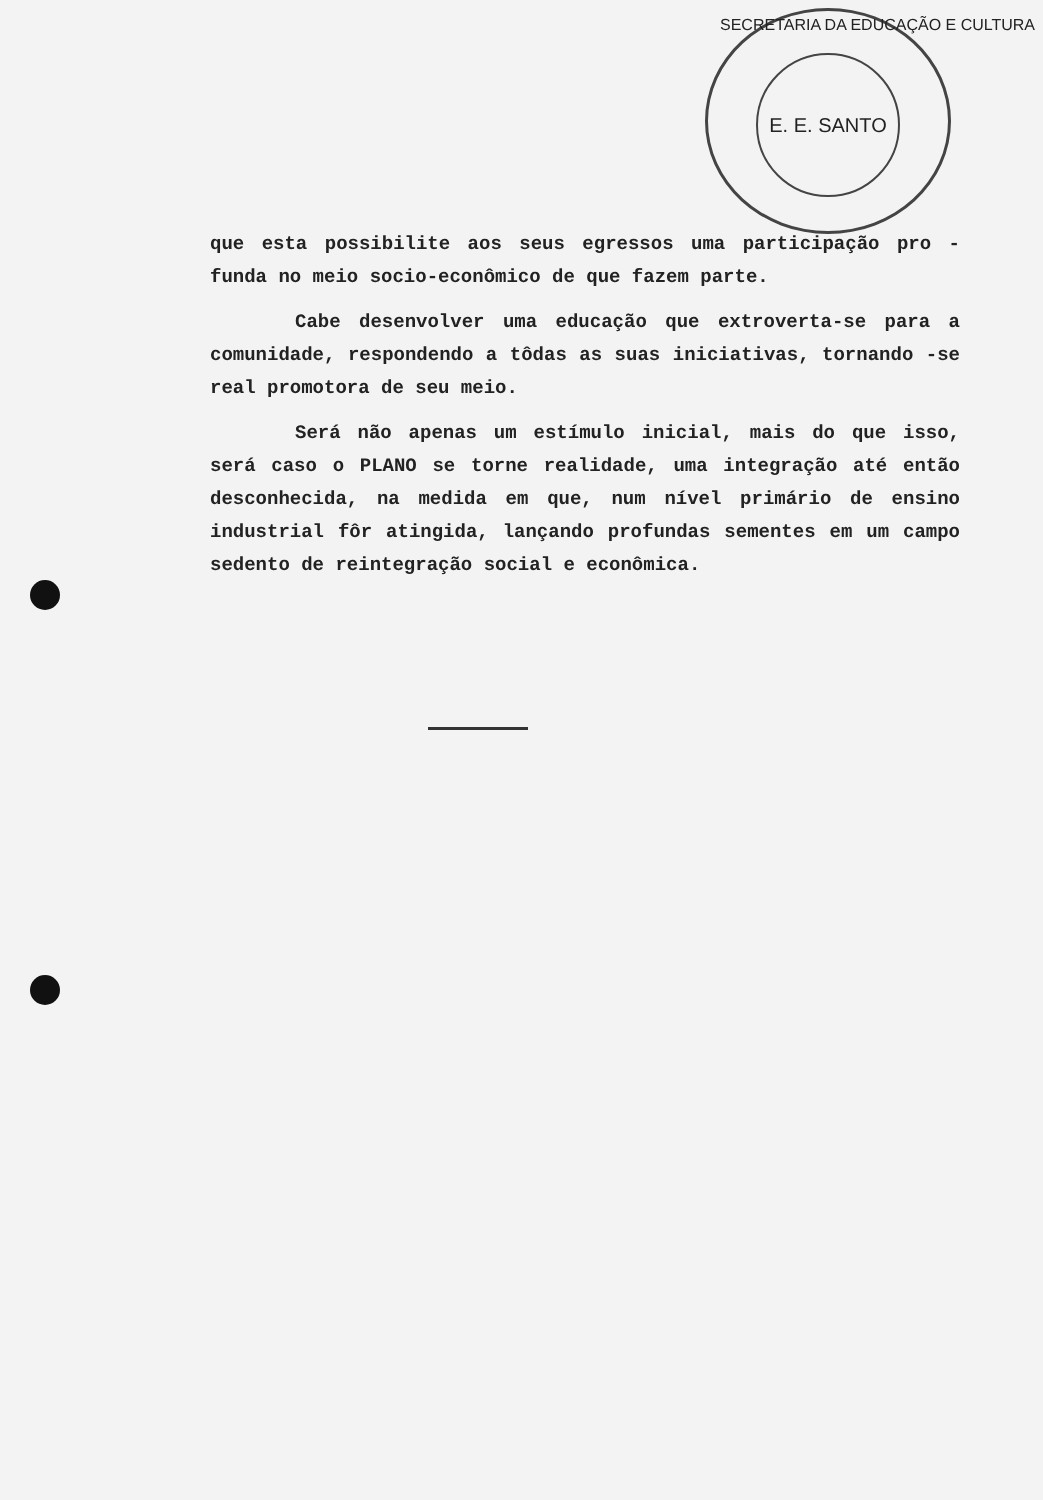E. E. SANTO
SECRETARIA DA EDUCAÇÃO E CULTURA
que esta possibilite aos seus egressos uma participação pro - funda no meio socio-econômico de que fazem parte.
Cabe desenvolver uma educação que extroverta-se para a comunidade, respondendo a tôdas as suas iniciativas, tornando -se real promotora de seu meio.
Será não apenas um estímulo inicial, mais do que isso, será caso o PLANO se torne realidade, uma integração até então desconhecida, na medida em que, num nível primário de ensino industrial fôr atingida, lançando profundas sementes em um campo sedento de reintegração social e econômica.